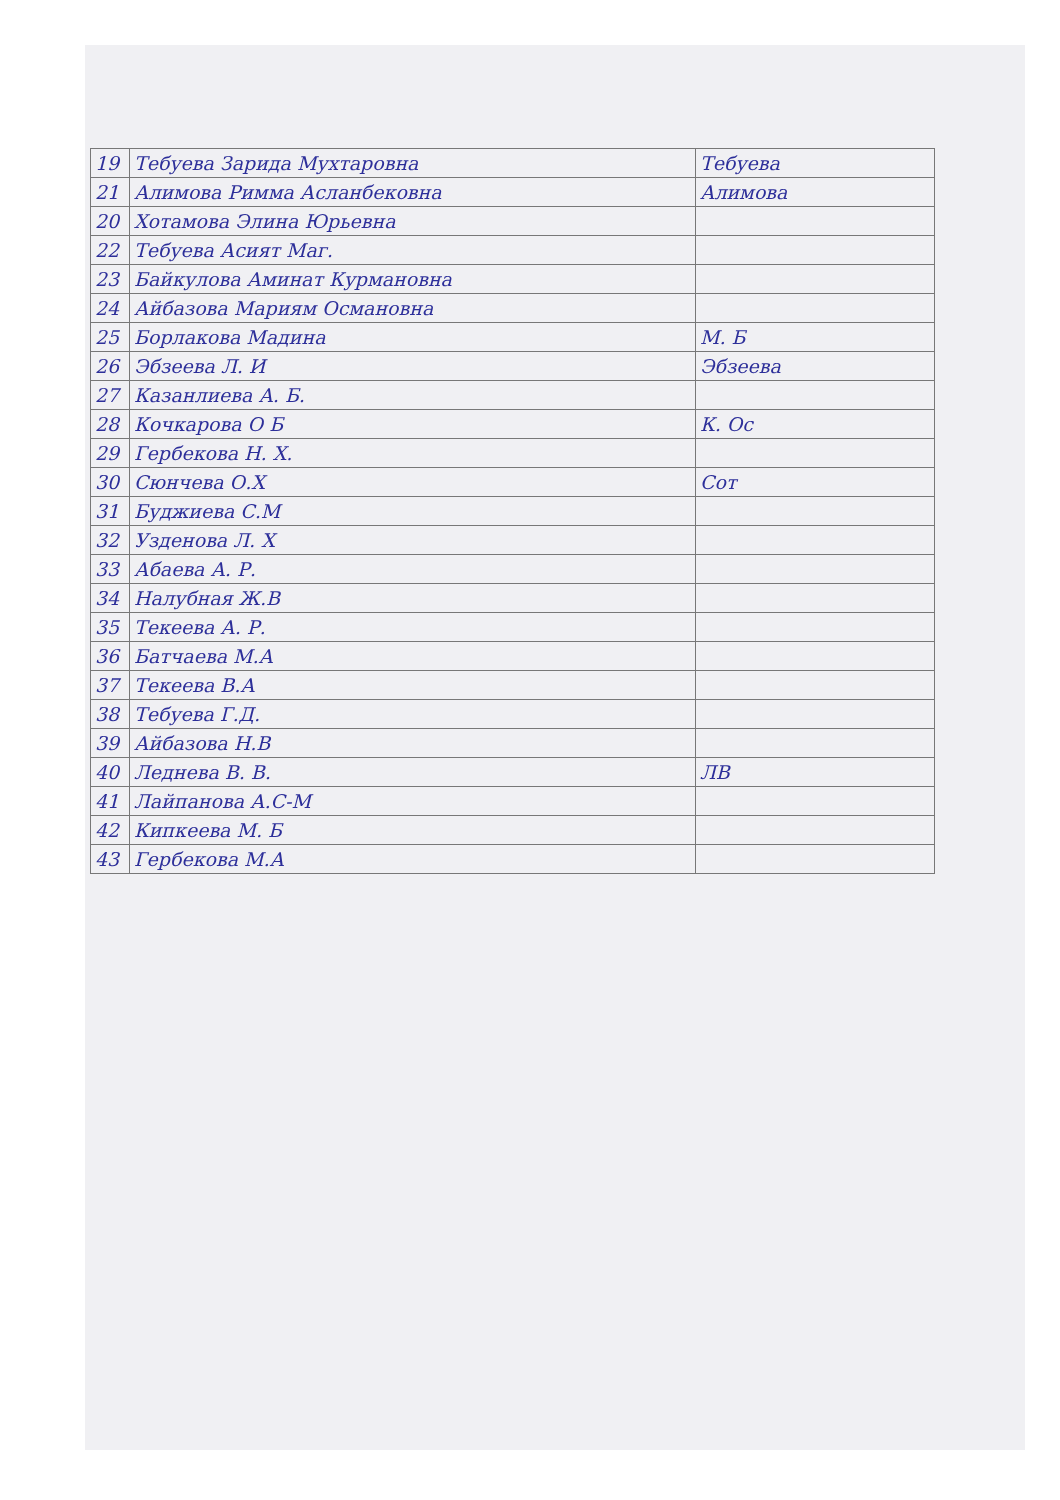| 19 | Тебуева Зарида Мухтаровна | Тебуева |
| 21 | Алимова Римма Асланбековна | Алимова |
| 20 | Хотамова Элина Юрьевна | |
| 22 | Тебуева Асият Маг. | |
| 23 | Байкулова Аминат Курмановна | |
| 24 | Айбазова Мариям Османовна | |
| 25 | Борлакова Мадина | М. Б |
| 26 | Эбзеева Л. И | Эбзеева |
| 27 | Казанлиева А. Б. | |
| 28 | Кочкарова О Б | К. Ос |
| 29 | Гербекова Н. Х. | |
| 30 | Сюнчева О.Х | Сот |
| 31 | Буджиева С.М | |
| 32 | Узденова Л. Х | |
| 33 | Абаева А. Р. | |
| 34 | Налубная Ж.В | |
| 35 | Текеева А. Р. | |
| 36 | Батчаева М.А | |
| 37 | Текеева В.А | |
| 38 | Тебуева Г.Д. | |
| 39 | Айбазова Н.В | |
| 40 | Леднева В. В. | ЛВ |
| 41 | Лайпанова А.С-М | |
| 42 | Кипкеева М. Б | |
| 43 | Гербекова М.А | |